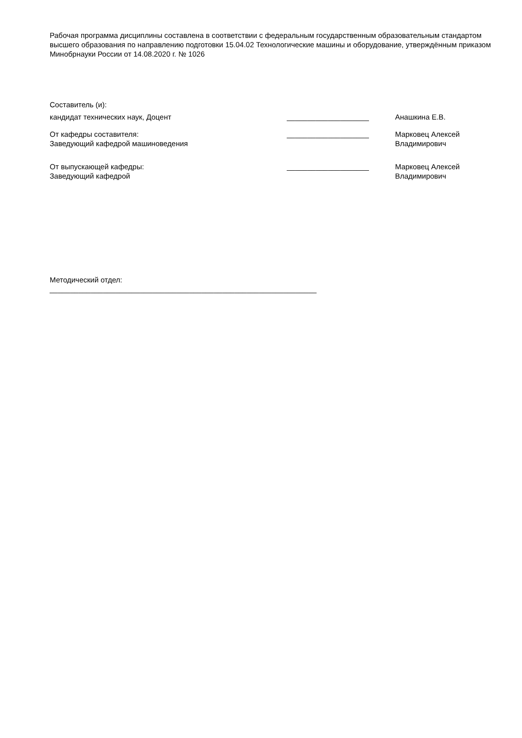Рабочая программа дисциплины составлена в соответствии с федеральным государственным образовательным стандартом высшего образования по направлению подготовки 15.04.02 Технологические машины и оборудование, утверждённым приказом Минобрнауки России от 14.08.2020 г. № 1026
Составитель (и):
кандидат технических наук, Доцент ____________________ Анашкина Е.В.
От кафедры составителя:
Заведующий кафедрой машиноведения
____________________ Марковец Алексей
Владимирович
От выпускающей кафедры:
Заведующий кафедрой
____________________ Марковец Алексей
Владимирович
Методический отдел:
_________________________________________________________________